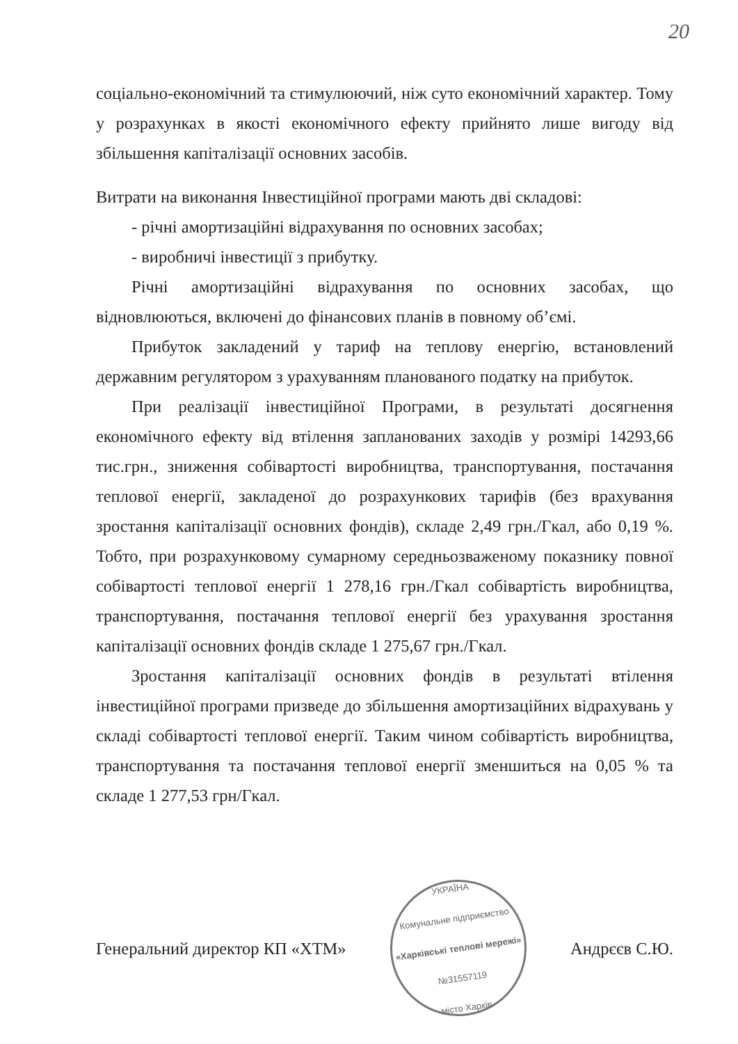20
соціально-економічний та стимулюючий, ніж суто економічний характер. Тому у розрахунках в якості економічного ефекту прийнято лише вигоду від збільшення капіталізації основних засобів.
Витрати на виконання Інвестиційної програми мають дві складові:
- річні амортизаційні відрахування по основних засобах;
- виробничі інвестиції з прибутку.
Річні амортизаційні відрахування по основних засобах, що відновлюються, включені до фінансових планів в повному об’ємі.
Прибуток закладений у тариф на теплову енергію, встановлений державним регулятором з урахуванням планованого податку на прибуток.
При реалізації інвестиційної Програми, в результаті досягнення економічного ефекту від втілення запланованих заходів у розмірі 14293,66 тис.грн., зниження собівартості виробництва, транспортування, постачання теплової енергії, закладеної до розрахункових тарифів (без врахування зростання капіталізації основних фондів), складе 2,49 грн./Гкал, або 0,19 %. Тобто, при розрахунковому сумарному середньозваженому показнику повної собівартості теплової енергії 1 278,16 грн./Гкал собівартість виробництва, транспортування, постачання теплової енергії без урахування зростання капіталізації основних фондів складе 1 275,67 грн./Гкал.
Зростання капіталізації основних фондів в результаті втілення інвестиційної програми призведе до збільшення амортизаційних відрахувань у складі собівартості теплової енергії. Таким чином собівартість виробництва, транспортування та постачання теплової енергії зменшиться на 0,05 % та складе 1 277,53 грн/Гкал.
Генеральний директор КП «ХТМ»
УКРАЇНА
Комунальне підприємство
«Харківські теплові мережі»
№31557119
місто Харків
Андрєєв С.Ю.